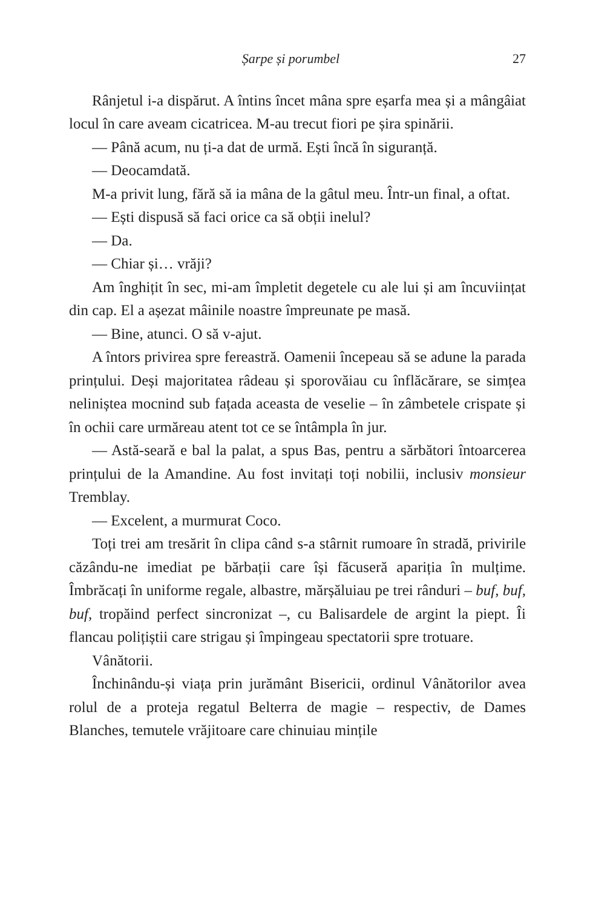Șarpe și porumbel 27
Rânjetul i-a dispărut. A întins încet mâna spre eșarfa mea și a mângâiat locul în care aveam cicatricea. M-au trecut fiori pe șira spinării.
— Până acum, nu ți-a dat de urmă. Ești încă în siguranță.
— Deocamdată.
M-a privit lung, fără să ia mâna de la gâtul meu. Într-un final, a oftat.
— Ești dispusă să faci orice ca să obții inelul?
— Da.
— Chiar și… vrăji?
Am înghițit în sec, mi-am împletit degetele cu ale lui și am încuviințat din cap. El a așezat mâinile noastre împreunate pe masă.
— Bine, atunci. O să v-ajut.
A întors privirea spre fereastră. Oamenii începeau să se adune la parada prințului. Deși majoritatea râdeau și sporovăiau cu înflăcărare, se simțea neliniștea mocnind sub fațada aceasta de veselie – în zâmbetele crispate și în ochii care urmăreau atent tot ce se întâmpla în jur.
— Astă-seară e bal la palat, a spus Bas, pentru a sărbători întoarcerea prințului de la Amandine. Au fost invitați toți nobilii, inclusiv monsieur Tremblay.
— Excelent, a murmurat Coco.
Toți trei am tresărit în clipa când s-a stârnit rumoare în stradă, privirile căzându-ne imediat pe bărbații care își făcuseră apariția în mulțime. Îmbrăcați în uniforme regale, albastre, mărșăluiau pe trei rânduri – buf, buf, buf, tropăind perfect sincronizat –, cu Balisardele de argint la piept. Îi flancau polițiștii care strigau și împingeau spectatorii spre trotuare.
Vânătorii.
Închinându-și viața prin jurământ Bisericii, ordinul Vânătorilor avea rolul de a proteja regatul Belterra de magie – respectiv, de Dames Blanches, temutele vrăjitoare care chinuiau mințile